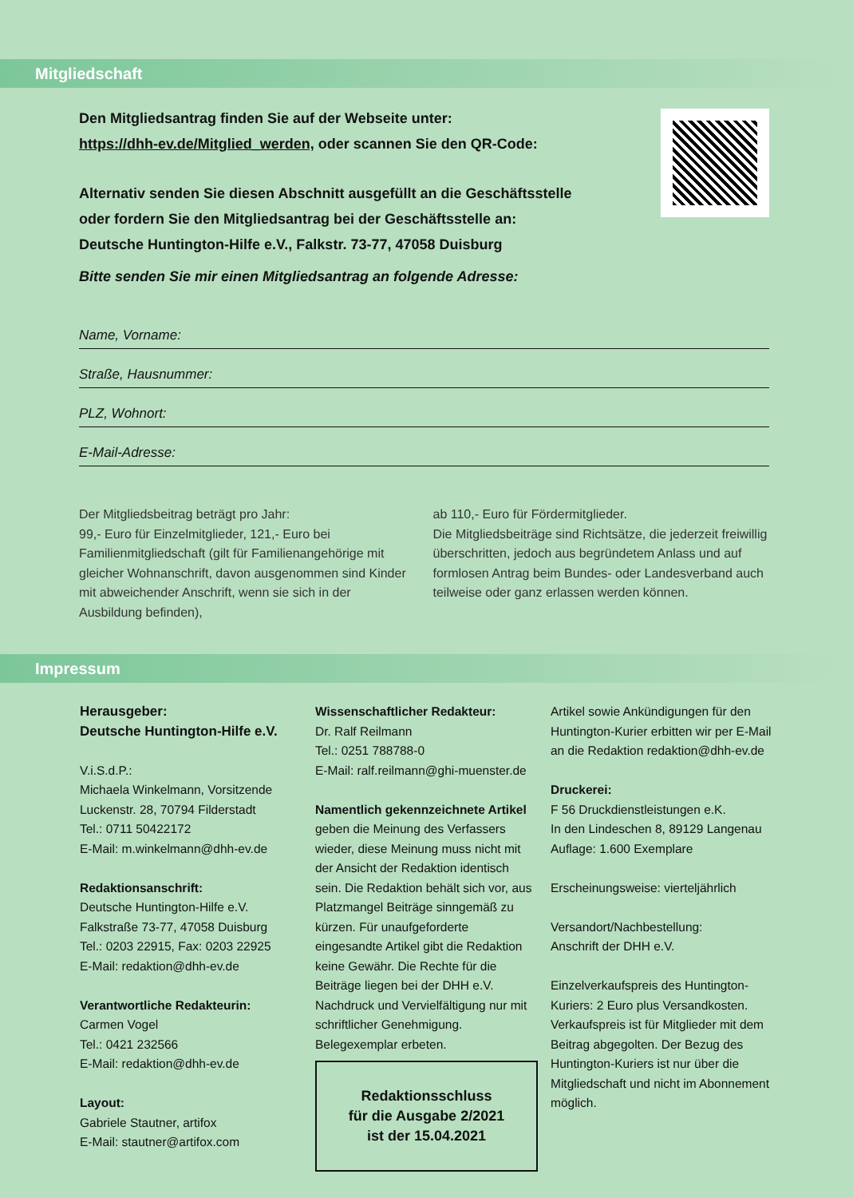Mitgliedschaft
Den Mitgliedsantrag finden Sie auf der Webseite unter:
https://dhh-ev.de/Mitglied_werden, oder scannen Sie den QR-Code:
Alternativ senden Sie diesen Abschnitt ausgefüllt an die Geschäftsstelle
oder fordern Sie den Mitgliedsantrag bei der Geschäftsstelle an:
Deutsche Huntington-Hilfe e.V., Falkstr. 73-77, 47058 Duisburg
Bitte senden Sie mir einen Mitgliedsantrag an folgende Adresse:
Name, Vorname:
Straße, Hausnummer:
PLZ, Wohnort:
E-Mail-Adresse:
Der Mitgliedsbeitrag beträgt pro Jahr:
99,- Euro für Einzelmitglieder, 121,- Euro bei Familienmitgliedschaft (gilt für Familienangehörige mit gleicher Wohnanschrift, davon ausgenommen sind Kinder mit abweichender Anschrift, wenn sie sich in der Ausbildung befinden),
ab 110,- Euro für Fördermitglieder.
Die Mitgliedsbeiträge sind Richtsätze, die jederzeit freiwillig überschritten, jedoch aus begründetem Anlass und auf formlosen Antrag beim Bundes- oder Landesverband auch teilweise oder ganz erlassen werden können.
Impressum
Herausgeber:
Deutsche Huntington-Hilfe e.V.
V.i.S.d.P.:
Michaela Winkelmann, Vorsitzende
Luckenstr. 28, 70794 Filderstadt
Tel.: 0711 50422172
E-Mail: m.winkelmann@dhh-ev.de
Redaktionsanschrift:
Deutsche Huntington-Hilfe e.V.
Falkstraße 73-77, 47058 Duisburg
Tel.: 0203 22915, Fax: 0203 22925
E-Mail: redaktion@dhh-ev.de
Verantwortliche Redakteurin:
Carmen Vogel
Tel.: 0421 232566
E-Mail: redaktion@dhh-ev.de
Layout:
Gabriele Stautner, artifox
E-Mail: stautner@artifox.com
Wissenschaftlicher Redakteur:
Dr. Ralf Reilmann
Tel.: 0251 788788-0
E-Mail: ralf.reilmann@ghi-muenster.de
Namentlich gekennzeichnete Artikel geben die Meinung des Verfassers wieder, diese Meinung muss nicht mit der Ansicht der Redaktion identisch sein. Die Redaktion behält sich vor, aus Platzmangel Beiträge sinngemäß zu kürzen. Für unaufgeforderte eingesandte Artikel gibt die Redaktion keine Gewähr. Die Rechte für die Beiträge liegen bei der DHH e.V. Nachdruck und Vervielfältigung nur mit schriftlicher Genehmigung. Belegexemplar erbeten.
Redaktionsschluss
für die Ausgabe 2/2021
ist der 15.04.2021
Artikel sowie Ankündigungen für den Huntington-Kurier erbitten wir per E-Mail an die Redaktion redaktion@dhh-ev.de
Druckerei:
F 56 Druckdienstleistungen e.K.
In den Lindeschen 8, 89129 Langenau
Auflage: 1.600 Exemplare
Erscheinungsweise: vierteljährlich
Versandort/Nachbestellung:
Anschrift der DHH e.V.
Einzelverkaufspreis des Huntington-Kuriers: 2 Euro plus Versandkosten. Verkaufspreis ist für Mitglieder mit dem Beitrag abgegolten. Der Bezug des Huntington-Kuriers ist nur über die Mitgliedschaft und nicht im Abonnement möglich.